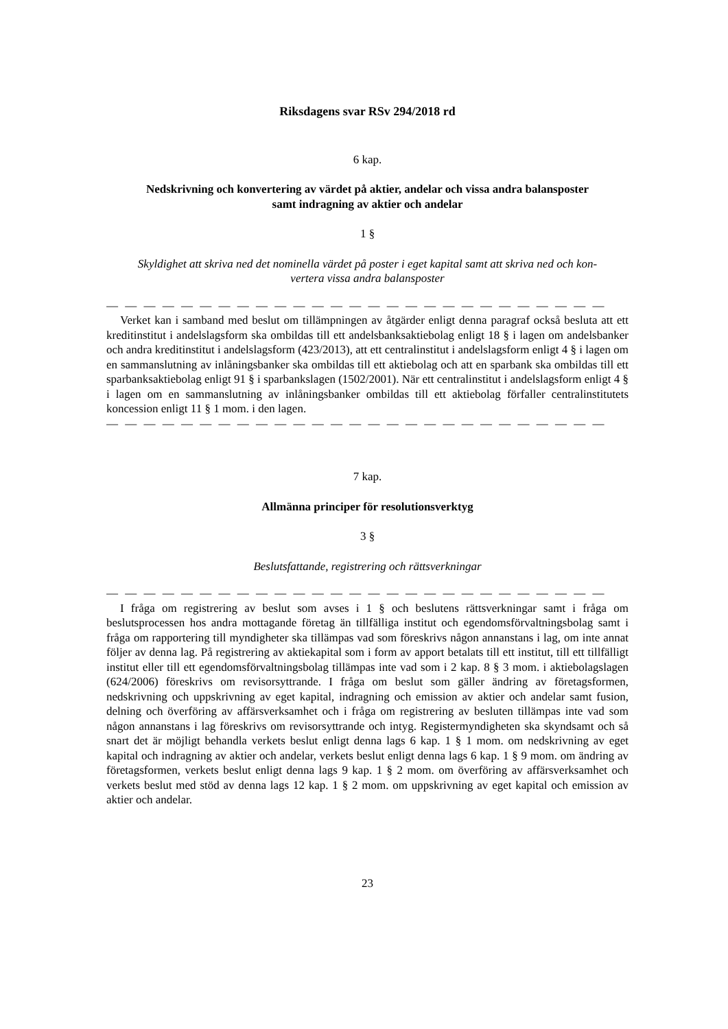Riksdagens svar RSv 294/2018 rd
6 kap.
Nedskrivning och konvertering av värdet på aktier, andelar och vissa andra balansposter
samt indragning av aktier och andelar
1 §
Skyldighet att skriva ned det nominella värdet på poster i eget kapital samt att skriva ned och kon-
vertera vissa andra balansposter
— — — — — — — — — — — — — — — — — — — — — — — — — — —
Verket kan i samband med beslut om tillämpningen av åtgärder enligt denna paragraf också be­sluta att ett kreditinstitut i andelslagsform ska ombildas till ett andelsbanksaktiebolag enligt 18 § i lagen om andelsbanker och andra kreditinstitut i andelslagsform (423/2013), att ett centralinstitut i andelslagsform enligt 4 § i lagen om en sammanslutning av inlåningsbanker ska ombildas till ett aktiebolag och att en sparbank ska ombildas till ett sparbanksaktiebolag enligt 91 § i sparbanksla­gen (1502/2001). När ett centralinstitut i andelslagsform enligt 4 § i lagen om en sammanslutning av inlåningsbanker ombildas till ett aktiebolag förfaller centralinstitutets koncession enligt 11 § 1 mom. i den lagen.
— — — — — — — — — — — — — — — — — — — — — — — — — — —
7 kap.
Allmänna principer för resolutionsverktyg
3 §
Beslutsfattande, registrering och rättsverkningar
— — — — — — — — — — — — — — — — — — — — — — — — — — —
I fråga om registrering av beslut som avses i 1 § och beslutens rättsverkningar samt i fråga om beslutsprocessen hos andra mottagande företag än tillfälliga institut och egendomsförvaltnings­bolag samt i fråga om rapportering till myndigheter ska tillämpas vad som föreskrivs någon an­nanstans i lag, om inte annat följer av denna lag. På registrering av aktiekapital som i form av ap­port betalats till ett institut, till ett tillfälligt institut eller till ett egendomsförvaltningsbolag tilläm­pas inte vad som i 2 kap. 8 § 3 mom. i aktiebolagslagen (624/2006) föreskrivs om revisorsyttran­de. I fråga om beslut som gäller ändring av företagsformen, nedskrivning och uppskrivning av eget kapital, indragning och emission av aktier och andelar samt fusion, delning och överföring av affärsverksamhet och i fråga om registrering av besluten tillämpas inte vad som någon annan­stans i lag föreskrivs om revisorsyttrande och intyg. Registermyndigheten ska skyndsamt och så snart det är möjligt behandla verkets beslut enligt denna lags 6 kap. 1 § 1 mom. om nedskrivning av eget kapital och indragning av aktier och andelar, verkets beslut enligt denna lags 6 kap. 1 § 9 mom. om ändring av företagsformen, verkets beslut enligt denna lags 9 kap. 1 § 2 mom. om överföring av affärsverksamhet och verkets beslut med stöd av denna lags 12 kap. 1 § 2 mom. om uppskrivning av eget kapital och emission av aktier och andelar.
23